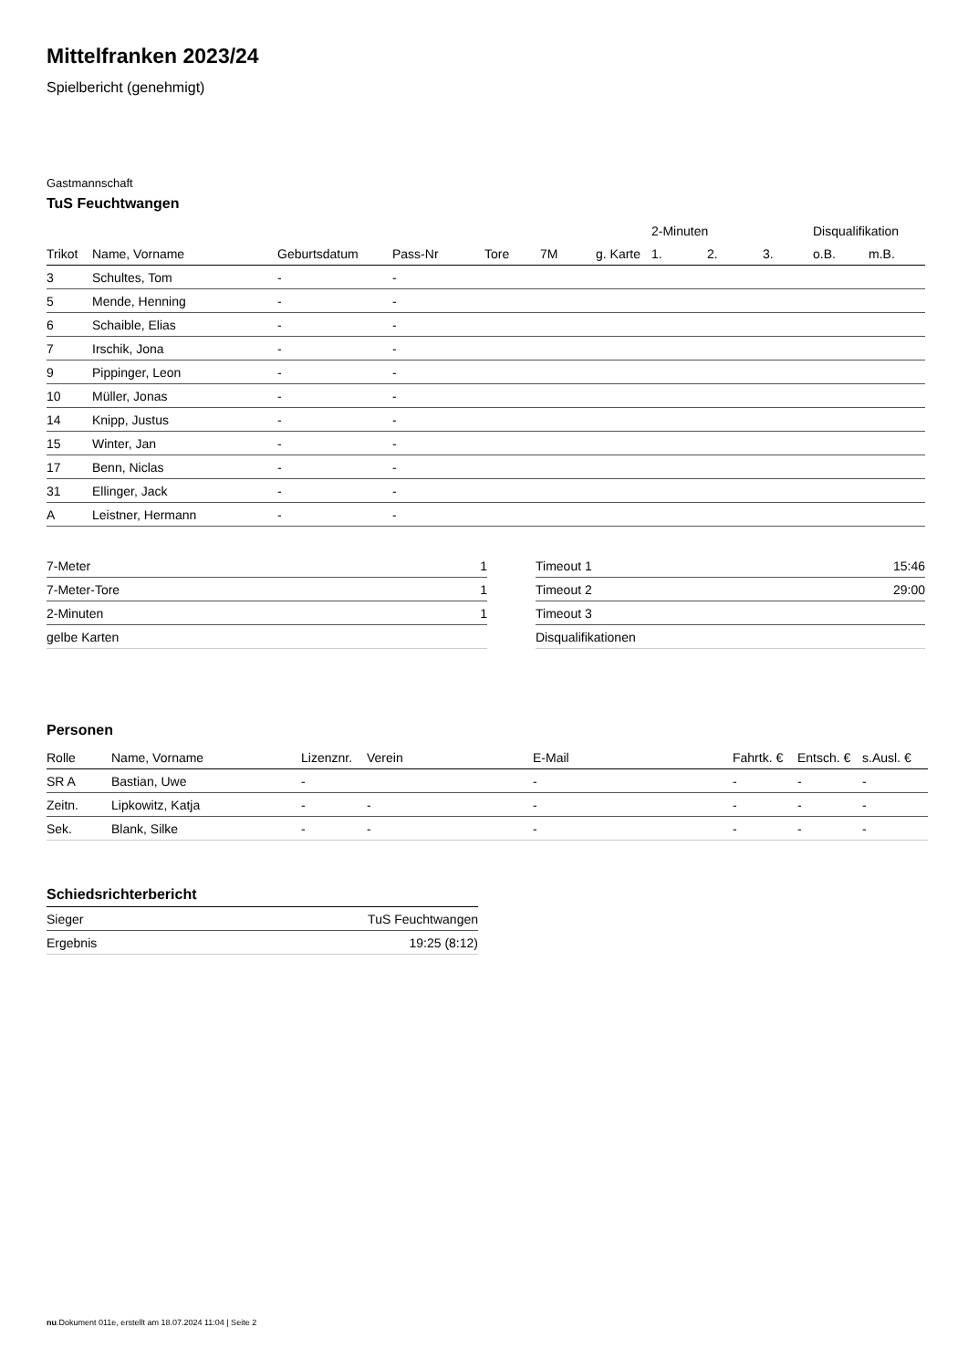Mittelfranken 2023/24
Spielbericht (genehmigt)
Gastmannschaft
TuS Feuchtwangen
| | | | | | | | 2-Minuten | | | Disqualifikation | |
| --- | --- | --- | --- | --- | --- | --- | --- | --- | --- | --- | --- |
| Trikot | Name, Vorname | Geburtsdatum | Pass-Nr | Tore | 7M | g. Karte | 1. | 2. | 3. | o.B. | m.B. |
| 3 | Schultes, Tom | - | - | | | | | | | | |
| 5 | Mende, Henning | - | - | | | | | | | | |
| 6 | Schaible, Elias | - | - | | | | | | | | |
| 7 | Irschik, Jona | - | - | | | | | | | | |
| 9 | Pippinger, Leon | - | - | | | | | | | | |
| 10 | Müller, Jonas | - | - | | | | | | | | |
| 14 | Knipp, Justus | - | - | | | | | | | | |
| 15 | Winter, Jan | - | - | | | | | | | | |
| 17 | Benn, Niclas | - | - | | | | | | | | |
| 31 | Ellinger, Jack | - | - | | | | | | | | |
| A | Leistner, Hermann | - | - | | | | | | | | |
| 7-Meter | 1 |
| 7-Meter-Tore | 1 |
| 2-Minuten | 1 |
| gelbe Karten | |
| Timeout 1 | 15:46 |
| Timeout 2 | 29:00 |
| Timeout 3 | |
| Disqualifikationen | |
Personen
| Rolle | Name, Vorname | Lizenznr. | Verein | E-Mail | Fahrtk. € | Entsch. € | s.Ausl. € |
| --- | --- | --- | --- | --- | --- | --- | --- |
| SR A | Bastian, Uwe | - | | - | - | - | - |
| Zeitn. | Lipkowitz, Katja | - | - | - | - | - | - |
| Sek. | Blank, Silke | - | - | - | - | - | - |
Schiedsrichterbericht
| Sieger | TuS Feuchtwangen |
| Ergebnis | 19:25 (8:12) |
nu.Dokument 011e, erstellt am 18.07.2024 11:04 | Seite 2